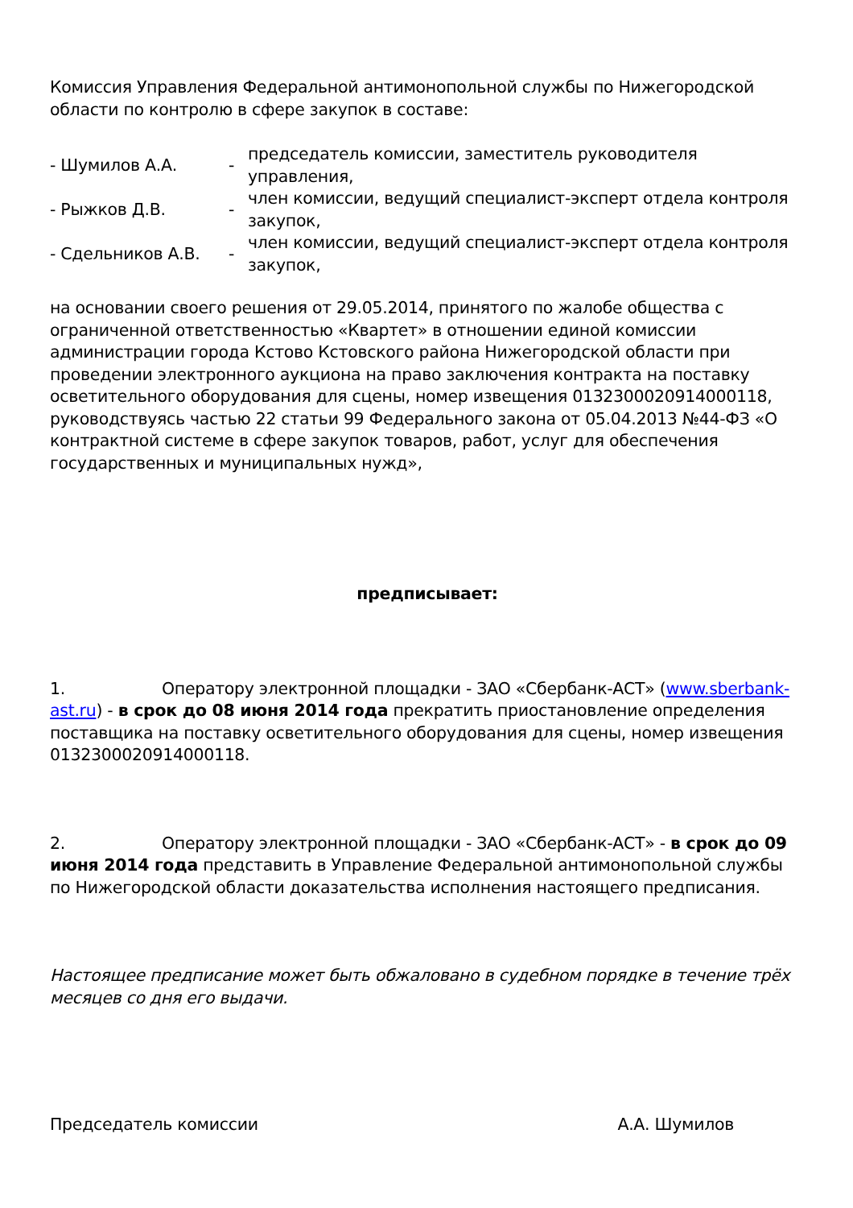Комиссия Управления Федеральной антимонопольной службы по Нижегородской области по контролю в сфере закупок в составе:
| - Шумилов А.А. | - | председатель комиссии, заместитель руководителя управления, |
| - Рыжков Д.В. | - | член комиссии, ведущий специалист-эксперт отдела контроля закупок, |
| - Сдельников А.В. | - | член комиссии, ведущий специалист-эксперт отдела контроля закупок, |
на основании своего решения от 29.05.2014, принятого по жалобе общества с ограниченной ответственностью «Квартет» в отношении единой комиссии администрации города Кстово Кстовского района Нижегородской области при проведении электронного аукциона на право заключения контракта на поставку осветительного оборудования для сцены, номер извещения 0132300020914000118, руководствуясь частью 22 статьи 99 Федерального закона от 05.04.2013 №44-ФЗ «О контрактной системе в сфере закупок товаров, работ, услуг для обеспечения государственных и муниципальных нужд»,
предписывает:
1. Оператору электронной площадки - ЗАО «Сбербанк-АСТ» (www.sberbank-ast.ru) - в срок до 08 июня 2014 года прекратить приостановление определения поставщика на поставку осветительного оборудования для сцены, номер извещения 0132300020914000118.
2. Оператору электронной площадки - ЗАО «Сбербанк-АСТ» - в срок до 09 июня 2014 года представить в Управление Федеральной антимонопольной службы по Нижегородской области доказательства исполнения настоящего предписания.
Настоящее предписание может быть обжаловано в судебном порядке в течение трёх месяцев со дня его выдачи.
Председатель комиссии А.А. Шумилов